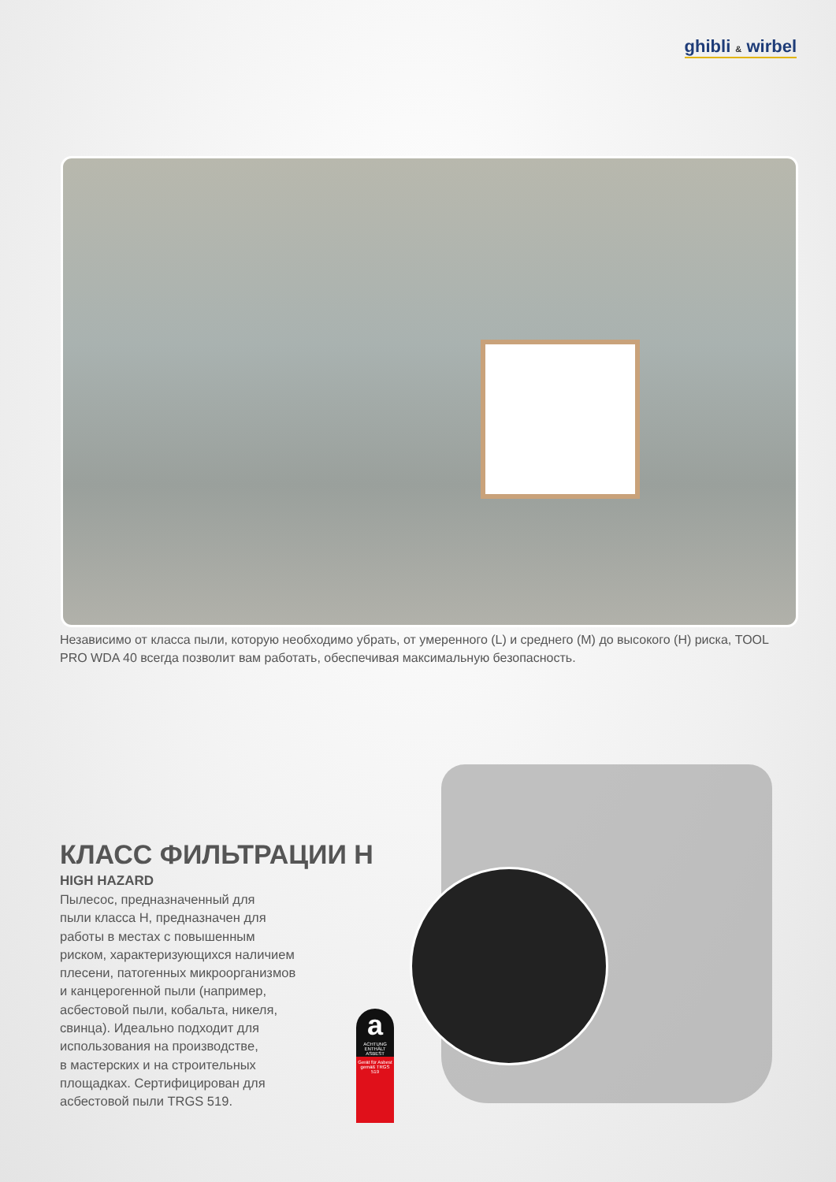ghibli & wirbel
Независимо от класса пыли, которую необходимо убрать, от умеренного (L) и среднего (M) до высокого (H) риска, TOOL PRO WDA 40 всегда позволит вам работать, обеспечивая максимальную безопасность.
КЛАСС ФИЛЬТРАЦИИ H
HIGH HAZARD
Пылесос, предназначенный для
пыли класса H, предназначен для
работы в местах с повышенным
риском, характеризующихся наличием
плесени, патогенных микроорганизмов
и канцерогенной пыли (например,
асбестовой пыли, кобальта, никеля,
свинца). Идеально подходит для
использования на производстве,
в мастерских и на строительных
площадках. Сертифицирован для
асбестовой пыли TRGS 519.
a
ACHTUNG ENTHÄLT ASBEST
Gerät für Asbest gemäß TRGS 519